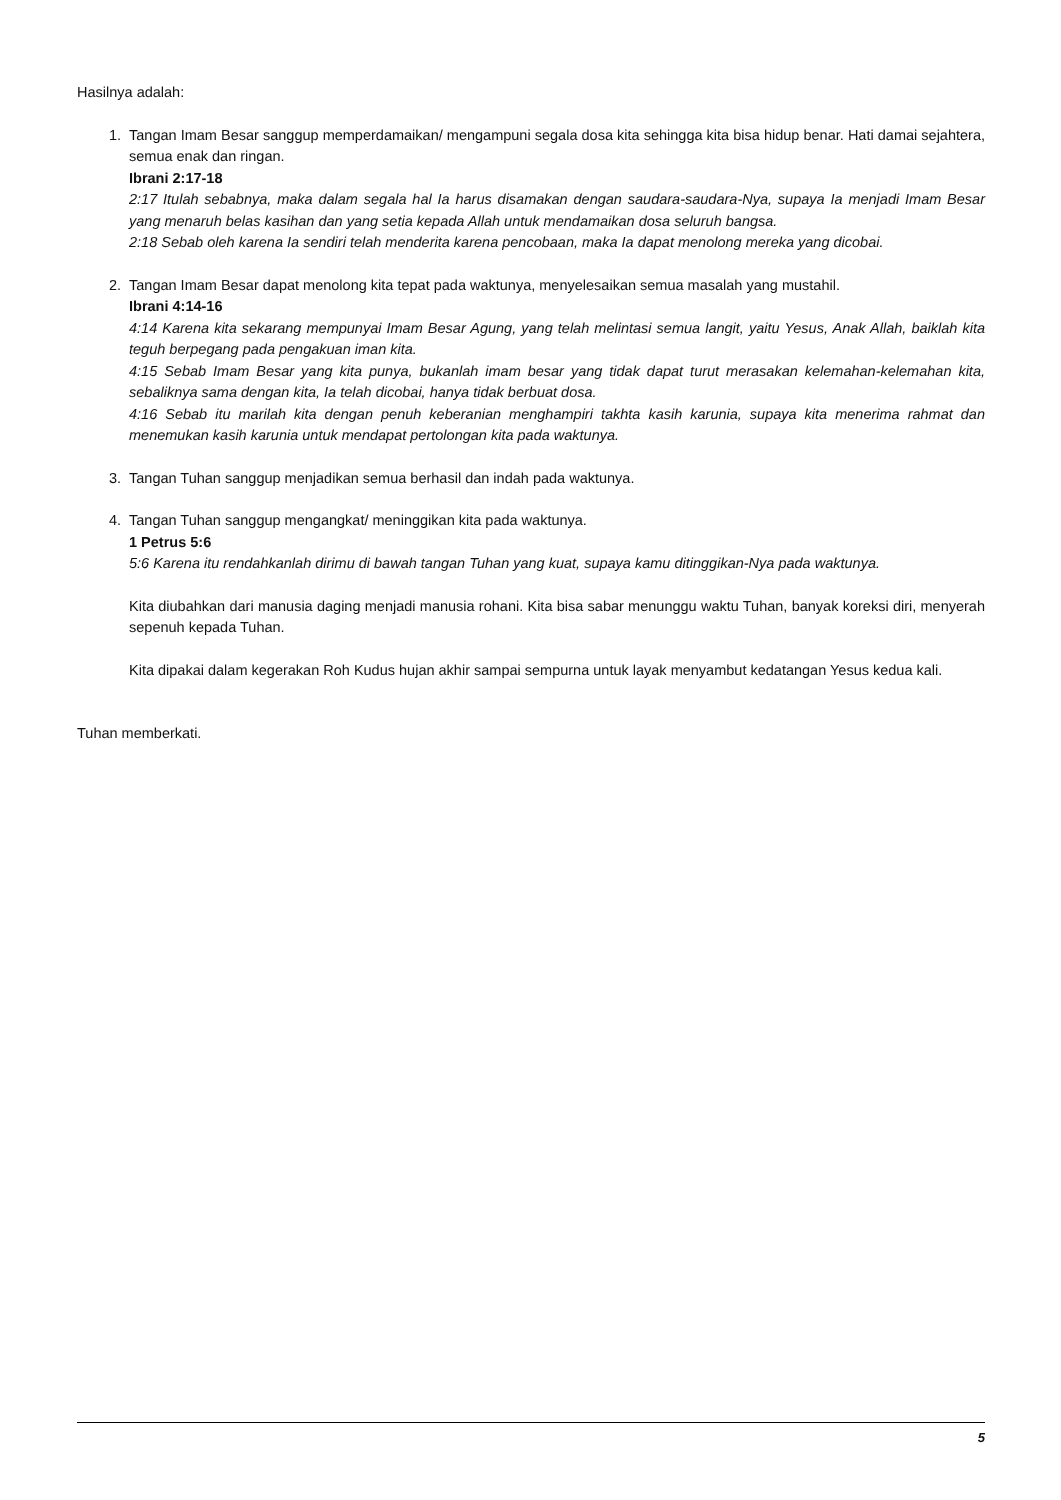Hasilnya adalah:
1. Tangan Imam Besar sanggup memperdamaikan/ mengampuni segala dosa kita sehingga kita bisa hidup benar. Hati damai sejahtera, semua enak dan ringan.
Ibrani 2:17-18
2:17 Itulah sebabnya, maka dalam segala hal Ia harus disamakan dengan saudara-saudara-Nya, supaya Ia menjadi Imam Besar yang menaruh belas kasihan dan yang setia kepada Allah untuk mendamaikan dosa seluruh bangsa.
2:18 Sebab oleh karena Ia sendiri telah menderita karena pencobaan, maka Ia dapat menolong mereka yang dicobai.
2. Tangan Imam Besar dapat menolong kita tepat pada waktunya, menyelesaikan semua masalah yang mustahil.
Ibrani 4:14-16
4:14 Karena kita sekarang mempunyai Imam Besar Agung, yang telah melintasi semua langit, yaitu Yesus, Anak Allah, baiklah kita teguh berpegang pada pengakuan iman kita.
4:15 Sebab Imam Besar yang kita punya, bukanlah imam besar yang tidak dapat turut merasakan kelemahan-kelemahan kita, sebaliknya sama dengan kita, Ia telah dicobai, hanya tidak berbuat dosa.
4:16 Sebab itu marilah kita dengan penuh keberanian menghampiri takhta kasih karunia, supaya kita menerima rahmat dan menemukan kasih karunia untuk mendapat pertolongan kita pada waktunya.
3. Tangan Tuhan sanggup menjadikan semua berhasil dan indah pada waktunya.
4. Tangan Tuhan sanggup mengangkat/ meninggikan kita pada waktunya.
1 Petrus 5:6
5:6 Karena itu rendahkanlah dirimu di bawah tangan Tuhan yang kuat, supaya kamu ditinggikan-Nya pada waktunya.
Kita diubahkan dari manusia daging menjadi manusia rohani. Kita bisa sabar menunggu waktu Tuhan, banyak koreksi diri, menyerah sepenuh kepada Tuhan.
Kita dipakai dalam kegerakan Roh Kudus hujan akhir sampai sempurna untuk layak menyambut kedatangan Yesus kedua kali.
Tuhan memberkati.
5